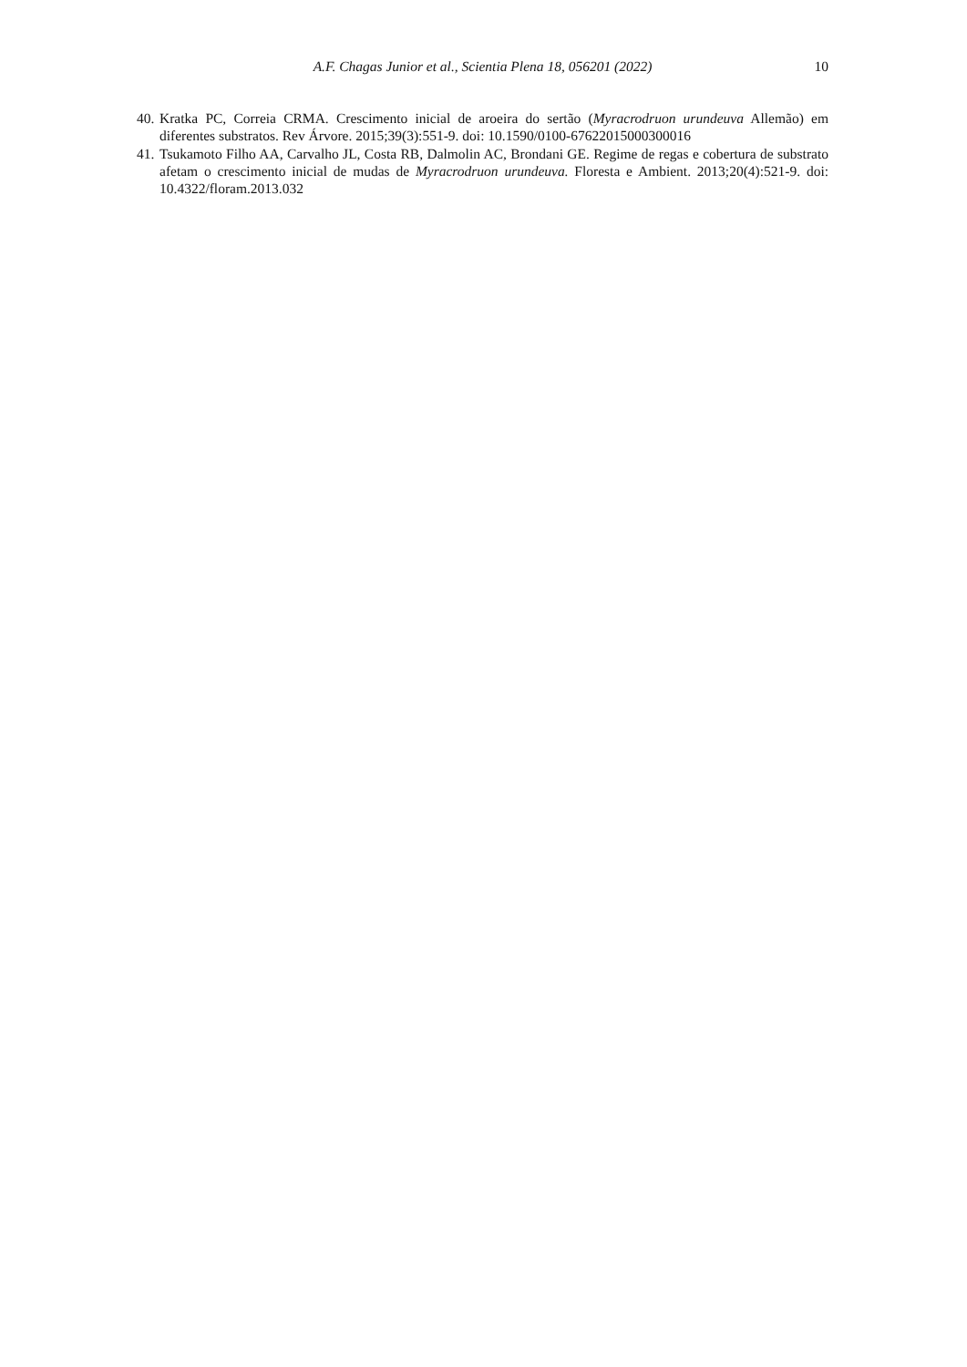A.F. Chagas Junior et al., Scientia Plena 18, 056201 (2022)
10
40. Kratka PC, Correia CRMA. Crescimento inicial de aroeira do sertão (Myracrodruon urundeuva Allemão) em diferentes substratos. Rev Árvore. 2015;39(3):551-9. doi: 10.1590/0100-67622015000300016
41. Tsukamoto Filho AA, Carvalho JL, Costa RB, Dalmolin AC, Brondani GE. Regime de regas e cobertura de substrato afetam o crescimento inicial de mudas de Myracrodruon urundeuva. Floresta e Ambient. 2013;20(4):521-9. doi: 10.4322/floram.2013.032